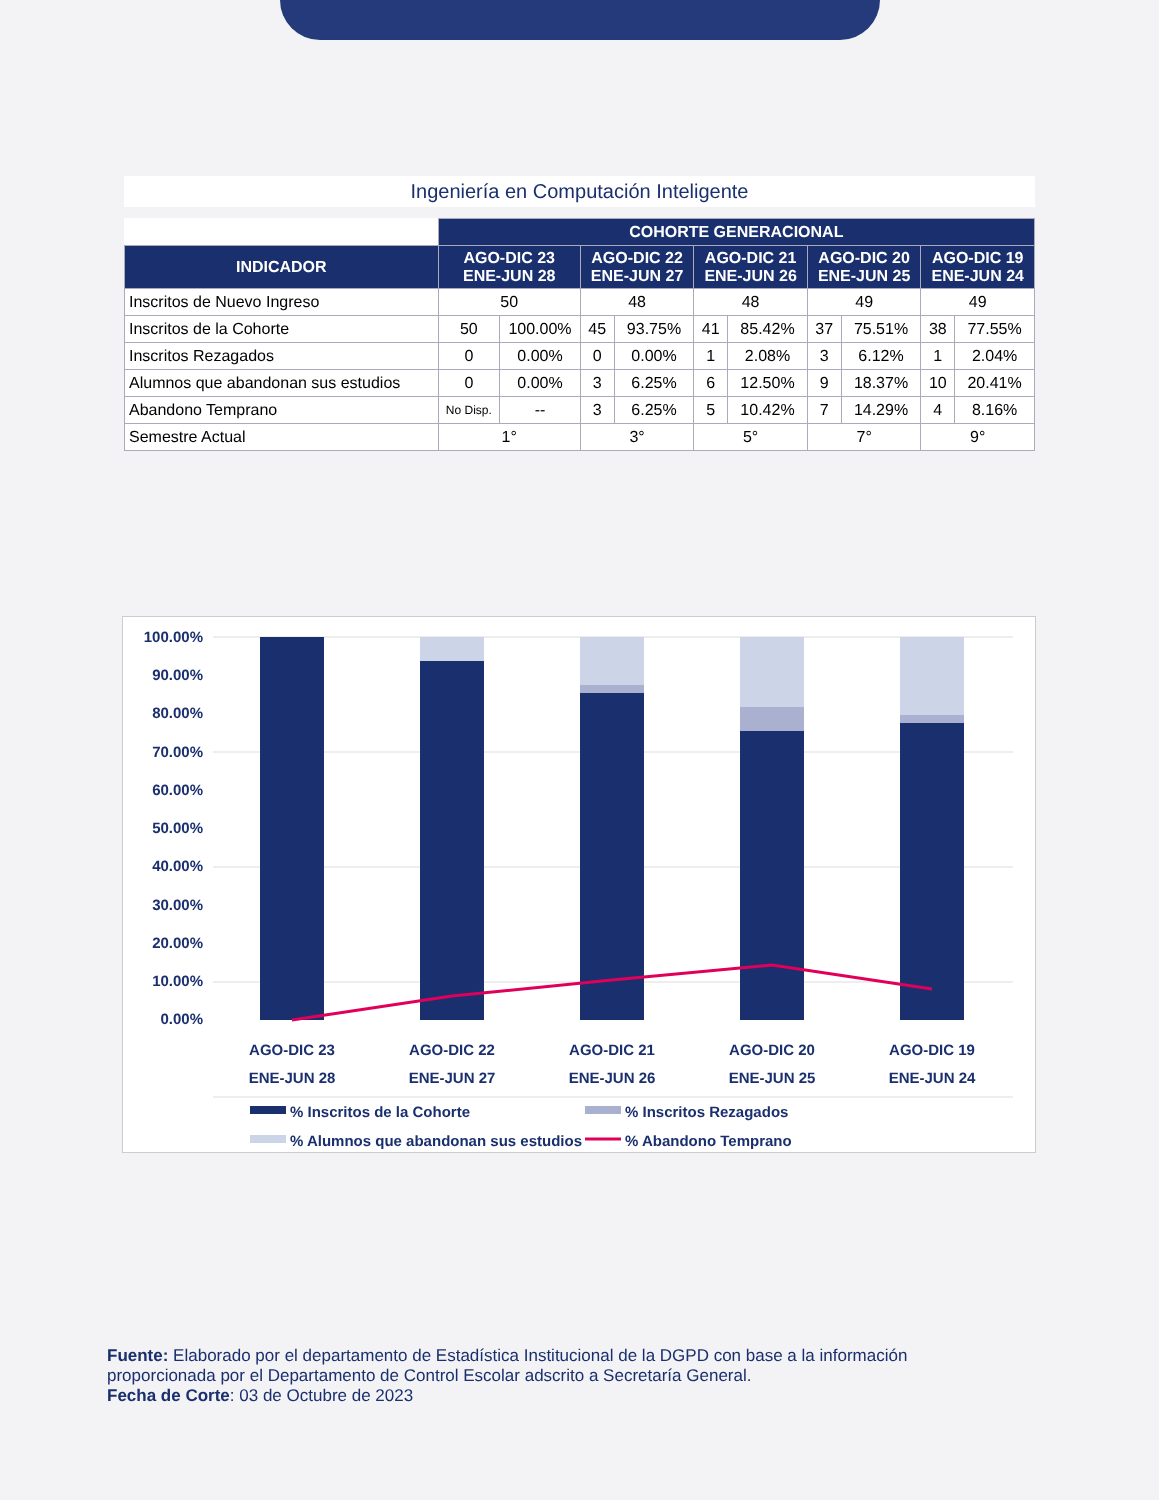Ingeniería en Computación Inteligente
| | COHORTE GENERACIONAL | | | | | | | | | |
| INDICADOR | AGO-DIC 23 ENE-JUN 28 | | AGO-DIC 22 ENE-JUN 27 | | AGO-DIC 21 ENE-JUN 26 | | AGO-DIC 20 ENE-JUN 25 | | AGO-DIC 19 ENE-JUN 24 | |
| Inscritos de Nuevo Ingreso | 50 | | 48 | | 48 | | 49 | | 49 | |
| Inscritos de la Cohorte | 50 | 100.00% | 45 | 93.75% | 41 | 85.42% | 37 | 75.51% | 38 | 77.55% |
| Inscritos Rezagados | 0 | 0.00% | 0 | 0.00% | 1 | 2.08% | 3 | 6.12% | 1 | 2.04% |
| Alumnos que abandonan sus estudios | 0 | 0.00% | 3 | 6.25% | 6 | 12.50% | 9 | 18.37% | 10 | 20.41% |
| Abandono Temprano | No Disp. | -- | 3 | 6.25% | 5 | 10.42% | 7 | 14.29% | 4 | 8.16% |
| Semestre Actual | 1° | | 3° | | 5° | | 7° | | 9° | |
100.00%
90.00%
80.00%
70.00%
60.00%
50.00%
40.00%
30.00%
20.00%
10.00%
0.00%
AGO-DIC 23
ENE-JUN 28
AGO-DIC 22
ENE-JUN 27
AGO-DIC 21
ENE-JUN 26
AGO-DIC 20
ENE-JUN 25
AGO-DIC 19
ENE-JUN 24
% Inscritos de la Cohorte
% Inscritos Rezagados
% Alumnos que abandonan sus estudios
% Abandono Temprano
Fuente: Elaborado por el departamento de Estadística Institucional de la DGPD con base a la información proporcionada por el Departamento de Control Escolar adscrito a Secretaría General.
Fecha de Corte: 03 de Octubre de 2023